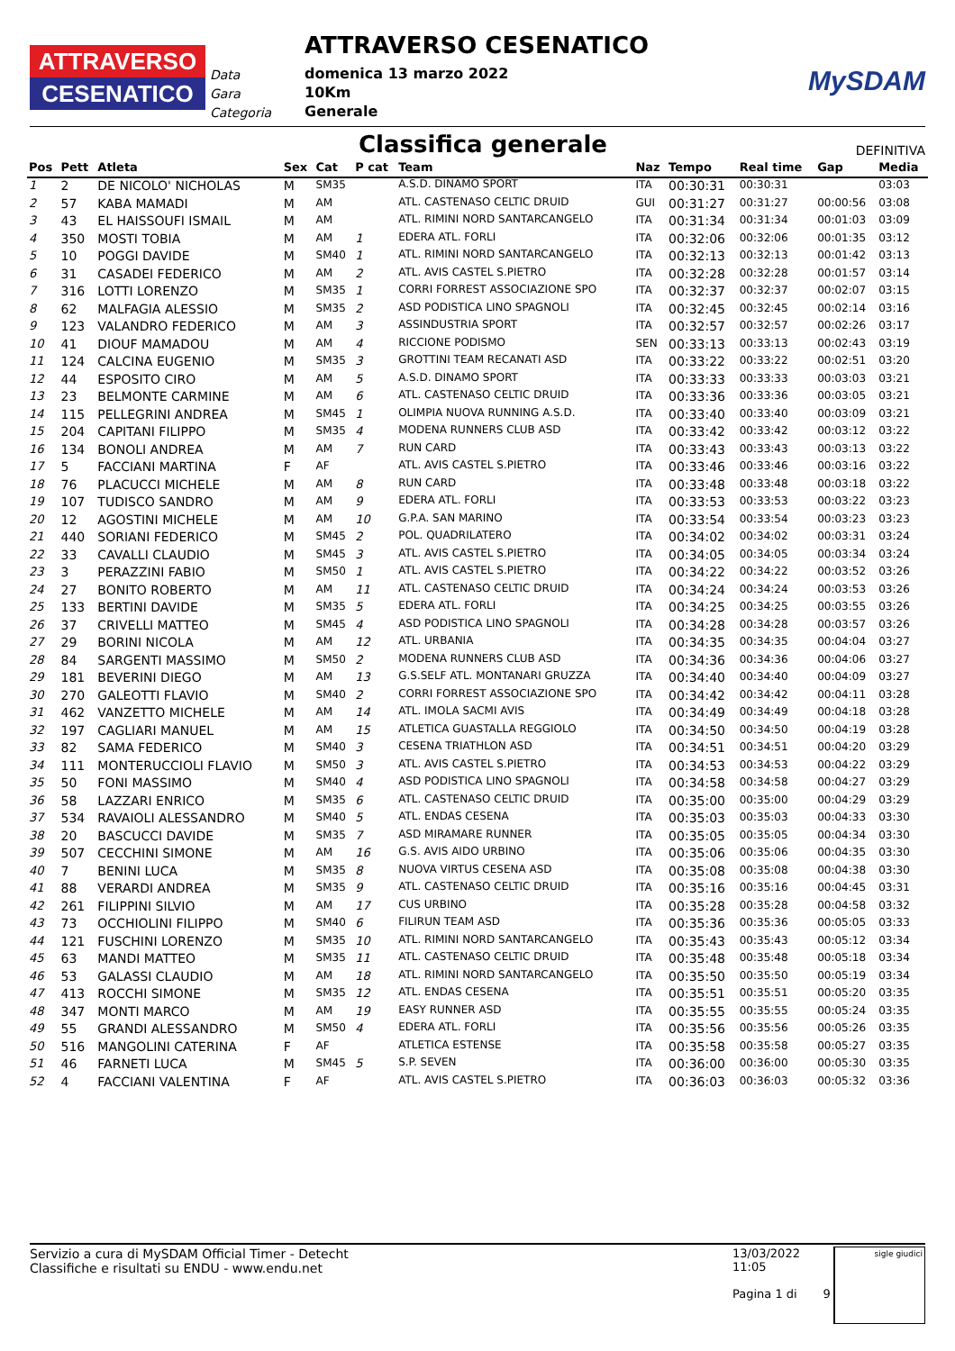ATTRAVERSO
CESENATICO
Data
Gara
Categoria
ATTRAVERSO CESENATICO
domenica 13 marzo 2022
10Km
Generale
MySDAM
Classifica generale
DEFINITIVA
| Pos | Pett | Atleta | Sex | Cat | P cat | Team | Naz | Tempo | Real time | Gap | Media |
| --- | --- | --- | --- | --- | --- | --- | --- | --- | --- | --- | --- |
| 1 | 2 | DE NICOLO' NICHOLAS | M | SM35 | | A.S.D. DINAMO SPORT | ITA | 00:30:31 | 00:30:31 | | 03:03 |
| 2 | 57 | KABA MAMADI | M | AM | | ATL. CASTENASO CELTIC DRUID | GUI | 00:31:27 | 00:31:27 | 00:00:56 | 03:08 |
| 3 | 43 | EL HAISSOUFI ISMAIL | M | AM | | ATL. RIMINI NORD SANTARCANGELO | ITA | 00:31:34 | 00:31:34 | 00:01:03 | 03:09 |
| 4 | 350 | MOSTI TOBIA | M | AM | 1 | EDERA ATL. FORLI | ITA | 00:32:06 | 00:32:06 | 00:01:35 | 03:12 |
| 5 | 10 | POGGI DAVIDE | M | SM40 | 1 | ATL. RIMINI NORD SANTARCANGELO | ITA | 00:32:13 | 00:32:13 | 00:01:42 | 03:13 |
| 6 | 31 | CASADEI FEDERICO | M | AM | 2 | ATL. AVIS CASTEL S.PIETRO | ITA | 00:32:28 | 00:32:28 | 00:01:57 | 03:14 |
| 7 | 316 | LOTTI LORENZO | M | SM35 | 1 | CORRI FORREST ASSOCIAZIONE SPO | ITA | 00:32:37 | 00:32:37 | 00:02:07 | 03:15 |
| 8 | 62 | MALFAGIA ALESSIO | M | SM35 | 2 | ASD PODISTICA LINO SPAGNOLI | ITA | 00:32:45 | 00:32:45 | 00:02:14 | 03:16 |
| 9 | 123 | VALANDRO FEDERICO | M | AM | 3 | ASSINDUSTRIA SPORT | ITA | 00:32:57 | 00:32:57 | 00:02:26 | 03:17 |
| 10 | 41 | DIOUF MAMADOU | M | AM | 4 | RICCIONE PODISMO | SEN | 00:33:13 | 00:33:13 | 00:02:43 | 03:19 |
| 11 | 124 | CALCINA EUGENIO | M | SM35 | 3 | GROTTINI TEAM RECANATI ASD | ITA | 00:33:22 | 00:33:22 | 00:02:51 | 03:20 |
| 12 | 44 | ESPOSITO CIRO | M | AM | 5 | A.S.D. DINAMO SPORT | ITA | 00:33:33 | 00:33:33 | 00:03:03 | 03:21 |
| 13 | 23 | BELMONTE CARMINE | M | AM | 6 | ATL. CASTENASO CELTIC DRUID | ITA | 00:33:36 | 00:33:36 | 00:03:05 | 03:21 |
| 14 | 115 | PELLEGRINI ANDREA | M | SM45 | 1 | OLIMPIA NUOVA RUNNING A.S.D. | ITA | 00:33:40 | 00:33:40 | 00:03:09 | 03:21 |
| 15 | 204 | CAPITANI FILIPPO | M | SM35 | 4 | MODENA RUNNERS CLUB ASD | ITA | 00:33:42 | 00:33:42 | 00:03:12 | 03:22 |
| 16 | 134 | BONOLI ANDREA | M | AM | 7 | RUN CARD | ITA | 00:33:43 | 00:33:43 | 00:03:13 | 03:22 |
| 17 | 5 | FACCIANI MARTINA | F | AF | | ATL. AVIS CASTEL S.PIETRO | ITA | 00:33:46 | 00:33:46 | 00:03:16 | 03:22 |
| 18 | 76 | PLACUCCI MICHELE | M | AM | 8 | RUN CARD | ITA | 00:33:48 | 00:33:48 | 00:03:18 | 03:22 |
| 19 | 107 | TUDISCO SANDRO | M | AM | 9 | EDERA ATL. FORLI | ITA | 00:33:53 | 00:33:53 | 00:03:22 | 03:23 |
| 20 | 12 | AGOSTINI MICHELE | M | AM | 10 | G.P.A. SAN MARINO | ITA | 00:33:54 | 00:33:54 | 00:03:23 | 03:23 |
| 21 | 440 | SORIANI FEDERICO | M | SM45 | 2 | POL. QUADRILATERO | ITA | 00:34:02 | 00:34:02 | 00:03:31 | 03:24 |
| 22 | 33 | CAVALLI CLAUDIO | M | SM45 | 3 | ATL. AVIS CASTEL S.PIETRO | ITA | 00:34:05 | 00:34:05 | 00:03:34 | 03:24 |
| 23 | 3 | PERAZZINI FABIO | M | SM50 | 1 | ATL. AVIS CASTEL S.PIETRO | ITA | 00:34:22 | 00:34:22 | 00:03:52 | 03:26 |
| 24 | 27 | BONITO ROBERTO | M | AM | 11 | ATL. CASTENASO CELTIC DRUID | ITA | 00:34:24 | 00:34:24 | 00:03:53 | 03:26 |
| 25 | 133 | BERTINI DAVIDE | M | SM35 | 5 | EDERA ATL. FORLI | ITA | 00:34:25 | 00:34:25 | 00:03:55 | 03:26 |
| 26 | 37 | CRIVELLI MATTEO | M | SM45 | 4 | ASD PODISTICA LINO SPAGNOLI | ITA | 00:34:28 | 00:34:28 | 00:03:57 | 03:26 |
| 27 | 29 | BORINI NICOLA | M | AM | 12 | ATL. URBANIA | ITA | 00:34:35 | 00:34:35 | 00:04:04 | 03:27 |
| 28 | 84 | SARGENTI MASSIMO | M | SM50 | 2 | MODENA RUNNERS CLUB ASD | ITA | 00:34:36 | 00:34:36 | 00:04:06 | 03:27 |
| 29 | 181 | BEVERINI DIEGO | M | AM | 13 | G.S.SELF ATL. MONTANARI GRUZZA | ITA | 00:34:40 | 00:34:40 | 00:04:09 | 03:27 |
| 30 | 270 | GALEOTTI FLAVIO | M | SM40 | 2 | CORRI FORREST ASSOCIAZIONE SPO | ITA | 00:34:42 | 00:34:42 | 00:04:11 | 03:28 |
| 31 | 462 | VANZETTO MICHELE | M | AM | 14 | ATL. IMOLA SACMI AVIS | ITA | 00:34:49 | 00:34:49 | 00:04:18 | 03:28 |
| 32 | 197 | CAGLIARI MANUEL | M | AM | 15 | ATLETICA GUASTALLA REGGIOLO | ITA | 00:34:50 | 00:34:50 | 00:04:19 | 03:28 |
| 33 | 82 | SAMA FEDERICO | M | SM40 | 3 | CESENA TRIATHLON ASD | ITA | 00:34:51 | 00:34:51 | 00:04:20 | 03:29 |
| 34 | 111 | MONTERUCCIOLI FLAVIO | M | SM50 | 3 | ATL. AVIS CASTEL S.PIETRO | ITA | 00:34:53 | 00:34:53 | 00:04:22 | 03:29 |
| 35 | 50 | FONI MASSIMO | M | SM40 | 4 | ASD PODISTICA LINO SPAGNOLI | ITA | 00:34:58 | 00:34:58 | 00:04:27 | 03:29 |
| 36 | 58 | LAZZARI ENRICO | M | SM35 | 6 | ATL. CASTENASO CELTIC DRUID | ITA | 00:35:00 | 00:35:00 | 00:04:29 | 03:29 |
| 37 | 534 | RAVAIOLI ALESSANDRO | M | SM40 | 5 | ATL. ENDAS CESENA | ITA | 00:35:03 | 00:35:03 | 00:04:33 | 03:30 |
| 38 | 20 | BASCUCCI DAVIDE | M | SM35 | 7 | ASD MIRAMARE RUNNER | ITA | 00:35:05 | 00:35:05 | 00:04:34 | 03:30 |
| 39 | 507 | CECCHINI SIMONE | M | AM | 16 | G.S. AVIS AIDO URBINO | ITA | 00:35:06 | 00:35:06 | 00:04:35 | 03:30 |
| 40 | 7 | BENINI LUCA | M | SM35 | 8 | NUOVA VIRTUS CESENA ASD | ITA | 00:35:08 | 00:35:08 | 00:04:38 | 03:30 |
| 41 | 88 | VERARDI ANDREA | M | SM35 | 9 | ATL. CASTENASO CELTIC DRUID | ITA | 00:35:16 | 00:35:16 | 00:04:45 | 03:31 |
| 42 | 261 | FILIPPINI SILVIO | M | AM | 17 | CUS URBINO | ITA | 00:35:28 | 00:35:28 | 00:04:58 | 03:32 |
| 43 | 73 | OCCHIOLINI FILIPPO | M | SM40 | 6 | FILIRUN TEAM ASD | ITA | 00:35:36 | 00:35:36 | 00:05:05 | 03:33 |
| 44 | 121 | FUSCHINI LORENZO | M | SM35 | 10 | ATL. RIMINI NORD SANTARCANGELO | ITA | 00:35:43 | 00:35:43 | 00:05:12 | 03:34 |
| 45 | 63 | MANDI MATTEO | M | SM35 | 11 | ATL. CASTENASO CELTIC DRUID | ITA | 00:35:48 | 00:35:48 | 00:05:18 | 03:34 |
| 46 | 53 | GALASSI CLAUDIO | M | AM | 18 | ATL. RIMINI NORD SANTARCANGELO | ITA | 00:35:50 | 00:35:50 | 00:05:19 | 03:34 |
| 47 | 413 | ROCCHI SIMONE | M | SM35 | 12 | ATL. ENDAS CESENA | ITA | 00:35:51 | 00:35:51 | 00:05:20 | 03:35 |
| 48 | 347 | MONTI MARCO | M | AM | 19 | EASY RUNNER ASD | ITA | 00:35:55 | 00:35:55 | 00:05:24 | 03:35 |
| 49 | 55 | GRANDI ALESSANDRO | M | SM50 | 4 | EDERA ATL. FORLI | ITA | 00:35:56 | 00:35:56 | 00:05:26 | 03:35 |
| 50 | 516 | MANGOLINI CATERINA | F | AF | | ATLETICA ESTENSE | ITA | 00:35:58 | 00:35:58 | 00:05:27 | 03:35 |
| 51 | 46 | FARNETI LUCA | M | SM45 | 5 | S.P. SEVEN | ITA | 00:36:00 | 00:36:00 | 00:05:30 | 03:35 |
| 52 | 4 | FACCIANI VALENTINA | F | AF | | ATL. AVIS CASTEL S.PIETRO | ITA | 00:36:03 | 00:36:03 | 00:05:32 | 03:36 |
Servizio a cura di MySDAM Official Timer - Detecht
Classifiche e risultati su ENDU - www.endu.net
13/03/2022 11:05
Pagina 1 di 9
sigle giudici